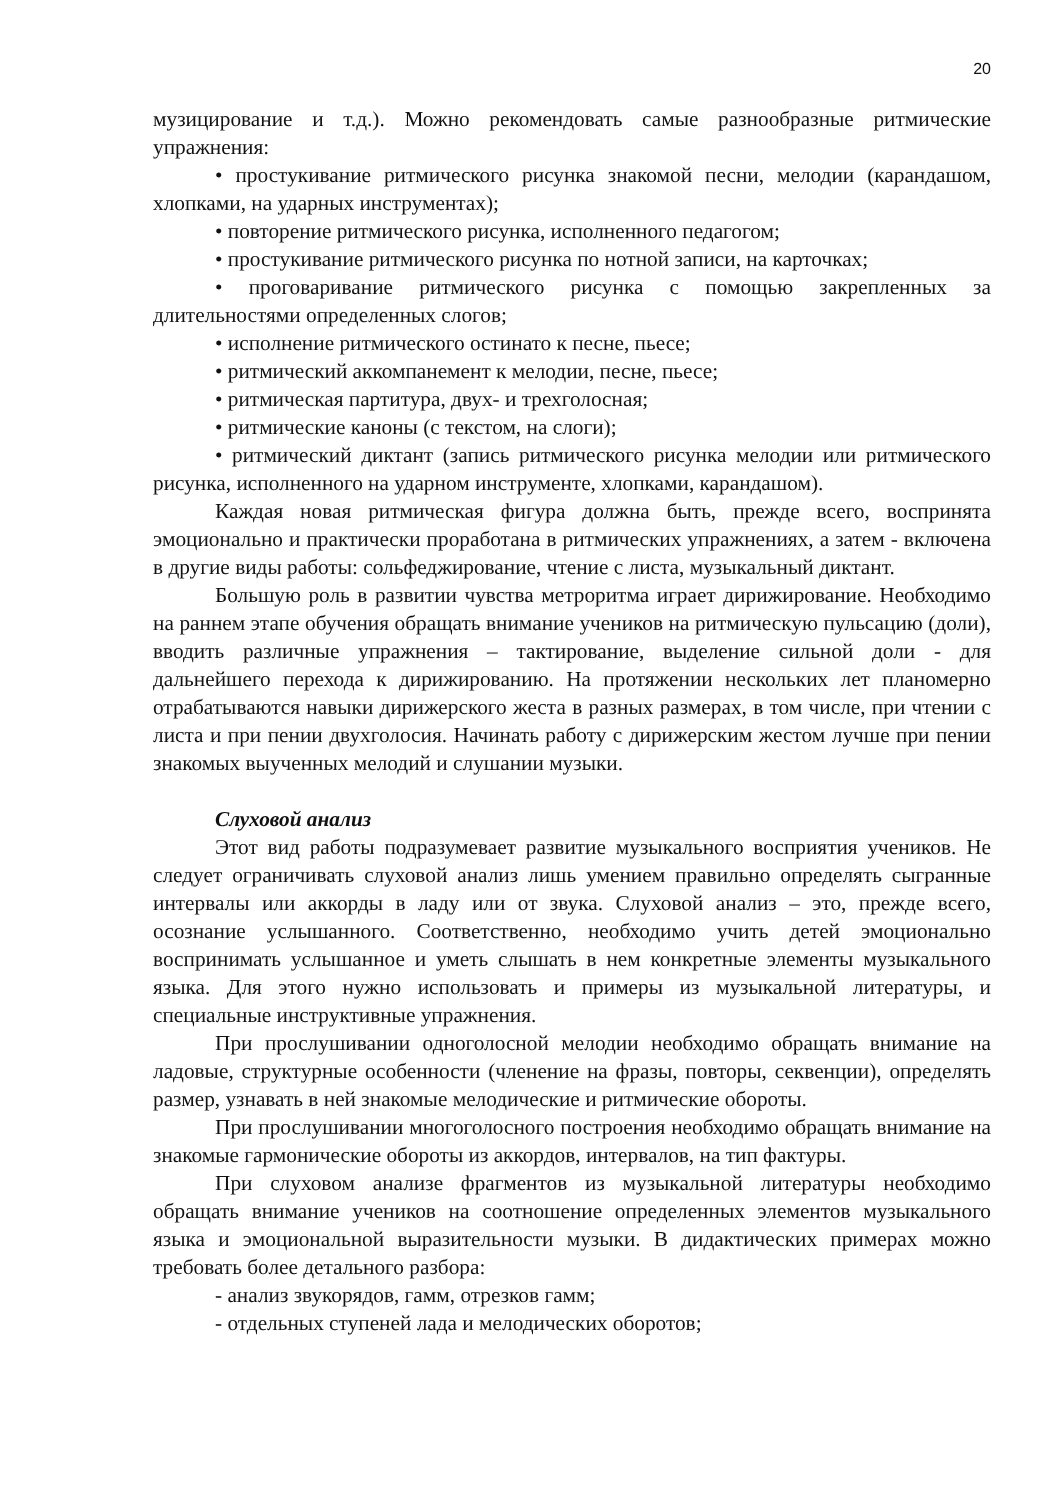20
музицирование и т.д.). Можно рекомендовать самые разнообразные ритмические упражнения:
• простукивание ритмического рисунка знакомой песни, мелодии (карандашом, хлопками, на ударных инструментах);
• повторение ритмического рисунка, исполненного педагогом;
• простукивание ритмического рисунка по нотной записи, на карточках;
• проговаривание ритмического рисунка с помощью закрепленных за длительностями определенных слогов;
• исполнение ритмического остинато к песне, пьесе;
• ритмический аккомпанемент к мелодии, песне, пьесе;
• ритмическая партитура, двух- и трехголосная;
• ритмические каноны (с текстом, на слоги);
• ритмический диктант (запись ритмического рисунка мелодии или ритмического рисунка, исполненного на ударном инструменте, хлопками, карандашом).
Каждая новая ритмическая фигура должна быть, прежде всего, воспринята эмоционально и практически проработана в ритмических упражнениях, а затем - включена в другие виды работы: сольфеджирование, чтение с листа, музыкальный диктант.
Большую роль в развитии чувства метроритма играет дирижирование. Необходимо на раннем этапе обучения обращать внимание учеников на ритмическую пульсацию (доли), вводить различные упражнения – тактирование, выделение сильной доли - для дальнейшего перехода к дирижированию. На протяжении нескольких лет планомерно отрабатываются навыки дирижерского жеста в разных размерах, в том числе, при чтении с листа и при пении двухголосия. Начинать работу с дирижерским жестом лучше при пении знакомых выученных мелодий и слушании музыки.
Слуховой анализ
Этот вид работы подразумевает развитие музыкального восприятия учеников. Не следует ограничивать слуховой анализ лишь умением правильно определять сыгранные интервалы или аккорды в ладу или от звука. Слуховой анализ – это, прежде всего, осознание услышанного. Соответственно, необходимо учить детей эмоционально воспринимать услышанное и уметь слышать в нем конкретные элементы музыкального языка. Для этого нужно использовать и примеры из музыкальной литературы, и специальные инструктивные упражнения.
При прослушивании одноголосной мелодии необходимо обращать внимание на ладовые, структурные особенности (членение на фразы, повторы, секвенции), определять размер, узнавать в ней знакомые мелодические и ритмические обороты.
При прослушивании многоголосного построения необходимо обращать внимание на знакомые гармонические обороты из аккордов, интервалов, на тип фактуры.
При слуховом анализе фрагментов из музыкальной литературы необходимо обращать внимание учеников на соотношение определенных элементов музыкального языка и эмоциональной выразительности музыки. В дидактических примерах можно требовать более детального разбора:
- анализ звукорядов, гамм, отрезков гамм;
- отдельных ступеней лада и мелодических оборотов;